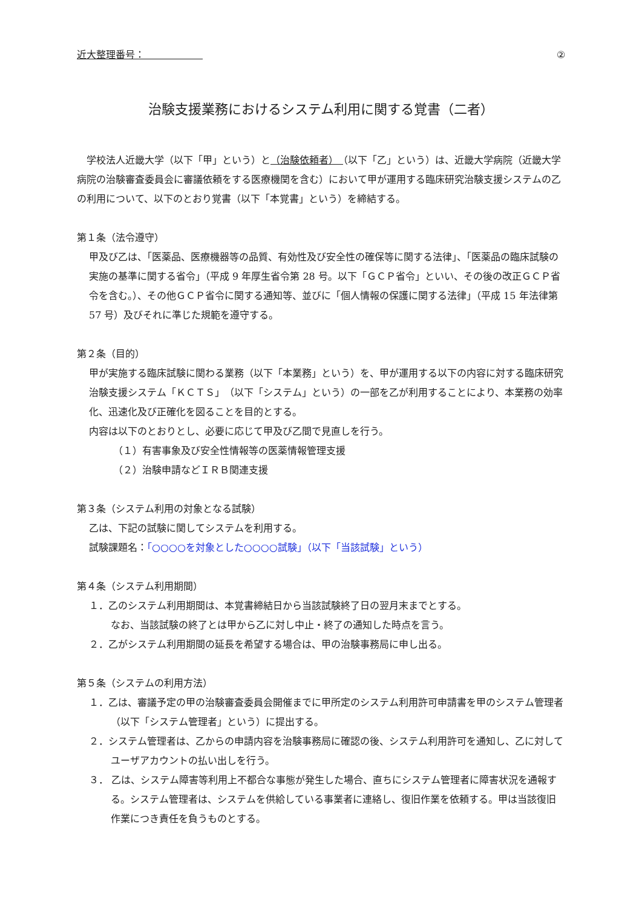近大整理番号：　　　　　　②
治験支援業務におけるシステム利用に関する覚書（二者）
　学校法人近畿大学（以下「甲」という）と（治験依頼者）　（以下「乙」という）は、近畿大学病院（近畿大学病院の治験審査委員会に審議依頼をする医療機関を含む）において甲が運用する臨床研究治験支援システムの乙の利用について、以下のとおり覚書（以下「本覚書」という）を締結する。
第１条（法令遵守）
甲及び乙は、「医薬品、医療機器等の品質、有効性及び安全性の確保等に関する法律」、「医薬品の臨床試験の実施の基準に関する省令」（平成 9 年厚生省令第 28 号。以下「ＧＣＰ省令」といい、その後の改正ＧＣＰ省令を含む。）、その他ＧＣＰ省令に関する通知等、並びに「個人情報の保護に関する法律」（平成 15 年法律第 57 号）及びそれに準じた規範を遵守する。
第２条（目的）
甲が実施する臨床試験に関わる業務（以下「本業務」という）を、甲が運用する以下の内容に対する臨床研究治験支援システム「ＫＣＴＳ」（以下「システム」という）の一部を乙が利用することにより、本業務の効率化、迅速化及び正確化を図ることを目的とする。
内容は以下のとおりとし、必要に応じて甲及び乙間で見直しを行う。
（１）有害事象及び安全性情報等の医薬情報管理支援
（２）治験申請などＩＲＢ関連支援
第３条（システム利用の対象となる試験）
乙は、下記の試験に関してシステムを利用する。
試験課題名：「○○○○を対象とした○○○○試験」（以下「当該試験」という）
第４条（システム利用期間）
１．乙のシステム利用期間は、本覚書締結日から当該試験終了日の翌月末までとする。
なお、当該試験の終了とは甲から乙に対し中止・終了の通知した時点を言う。
２．乙がシステム利用期間の延長を希望する場合は、甲の治験事務局に申し出る。
第５条（システムの利用方法）
１．乙は、審議予定の甲の治験審査委員会開催までに甲所定のシステム利用許可申請書を甲のシステム管理者（以下「システム管理者」という）に提出する。
２．システム管理者は、乙からの申請内容を治験事務局に確認の後、システム利用許可を通知し、乙に対してユーザアカウントの払い出しを行う。
３． 乙は、システム障害等利用上不都合な事態が発生した場合、直ちにシステム管理者に障害状況を通報する。システム管理者は、システムを供給している事業者に連絡し、復旧作業を依頼する。甲は当該復旧作業につき責任を負うものとする。